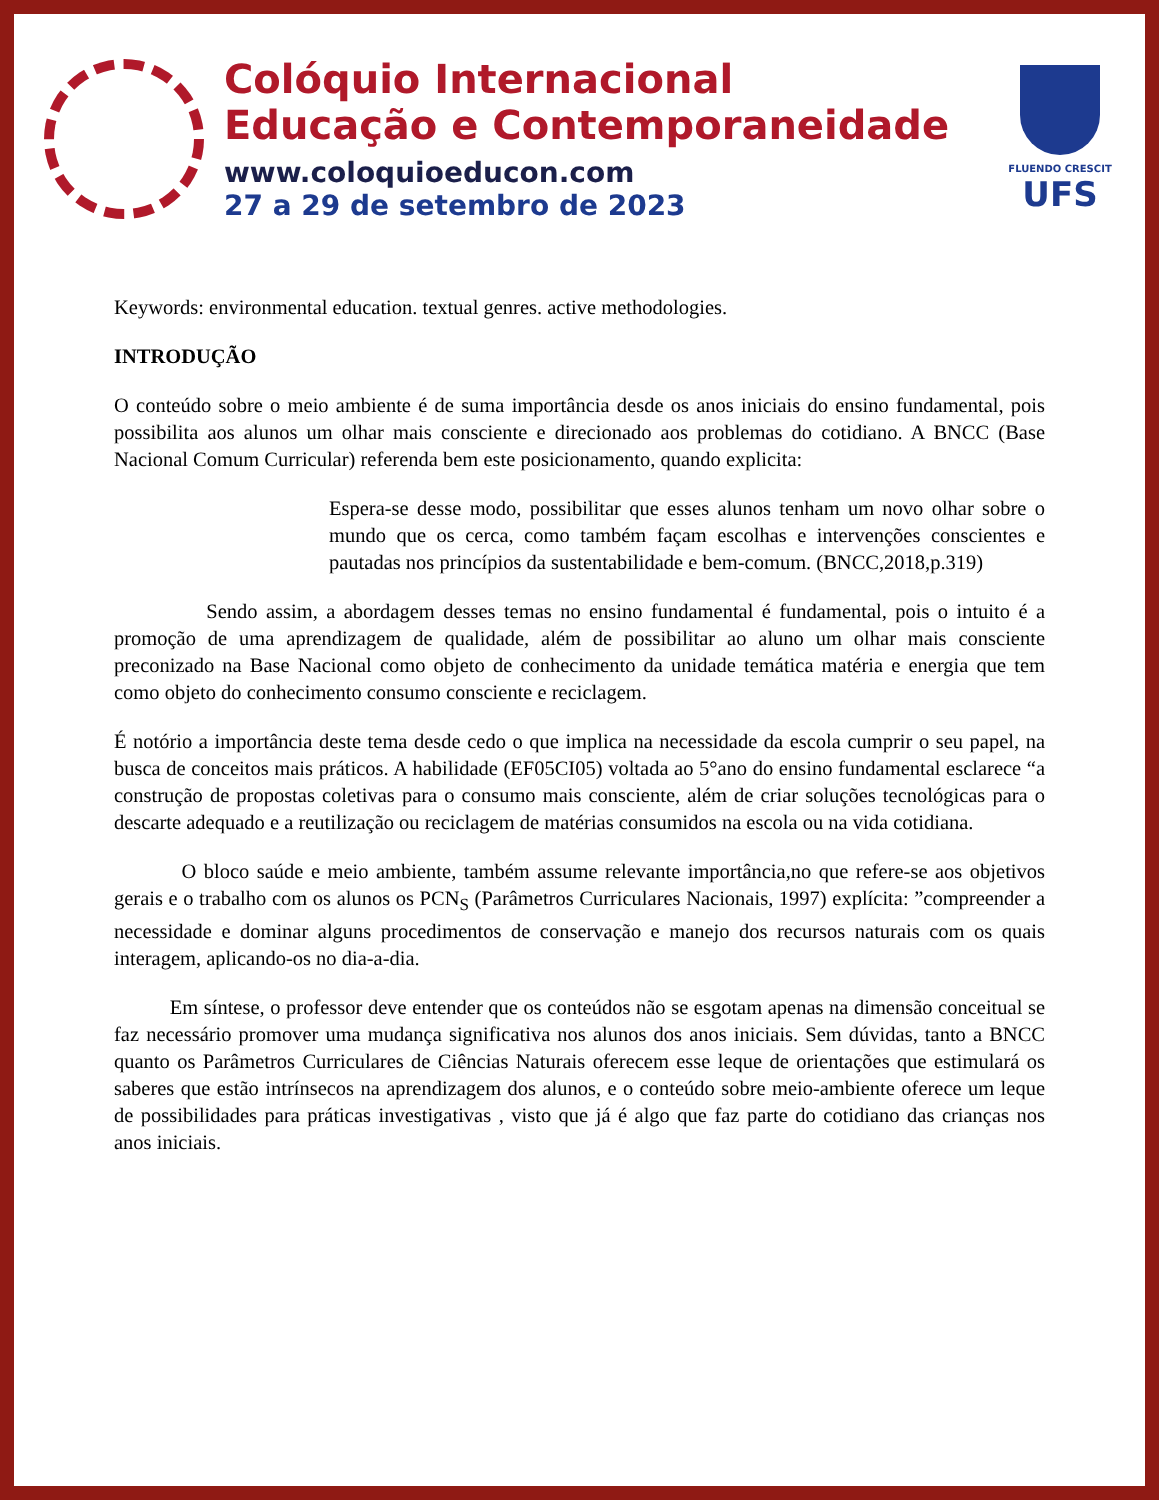Colóquio Internacional
Educação e Contemporaneidade
www.coloquioeducon.com
27 a 29 de setembro de 2023
FLUENDO CRESCIT
UFS
Keywords: environmental education. textual genres. active methodologies.
INTRODUÇÃO
O conteúdo sobre o meio ambiente é de suma importância desde os anos iniciais do ensino fundamental, pois possibilita aos alunos um olhar mais consciente e direcionado aos problemas do cotidiano. A BNCC (Base Nacional Comum Curricular) referenda bem este posicionamento, quando explicita:
Espera-se desse modo, possibilitar que esses alunos tenham um novo olhar sobre o mundo que os cerca, como também façam escolhas e intervenções conscientes e pautadas nos princípios da sustentabilidade e bem-comum. (BNCC,2018,p.319)
Sendo assim, a abordagem desses temas no ensino fundamental é fundamental, pois o intuito é a promoção de uma aprendizagem de qualidade, além de possibilitar ao aluno um olhar mais consciente preconizado na Base Nacional como objeto de conhecimento da unidade temática matéria e energia que tem como objeto do conhecimento consumo consciente e reciclagem.
É notório a importância deste tema desde cedo o que implica na necessidade da escola cumprir o seu papel, na busca de conceitos mais práticos. A habilidade (EF05CI05) voltada ao 5°ano do ensino fundamental esclarece “a construção de propostas coletivas para o consumo mais consciente, além de criar soluções tecnológicas para o descarte adequado e a reutilização ou reciclagem de matérias consumidos na escola ou na vida cotidiana.
O bloco saúde e meio ambiente, também assume relevante importância,no que refere-se aos objetivos gerais e o trabalho com os alunos os PCN<sub>S</sub> (Parâmetros Curriculares Nacionais, 1997) explícita: ”compreender a necessidade e dominar alguns procedimentos de conservação e manejo dos recursos naturais com os quais interagem, aplicando-os no dia-a-dia.
Em síntese, o professor deve entender que os conteúdos não se esgotam apenas na dimensão conceitual se faz necessário promover uma mudança significativa nos alunos dos anos iniciais. Sem dúvidas, tanto a BNCC quanto os Parâmetros Curriculares de Ciências Naturais oferecem esse leque de orientações que estimulará os saberes que estão intrínsecos na aprendizagem dos alunos, e o conteúdo sobre meio-ambiente oferece um leque de possibilidades para práticas investigativas , visto que já é algo que faz parte do cotidiano das crianças nos anos iniciais.